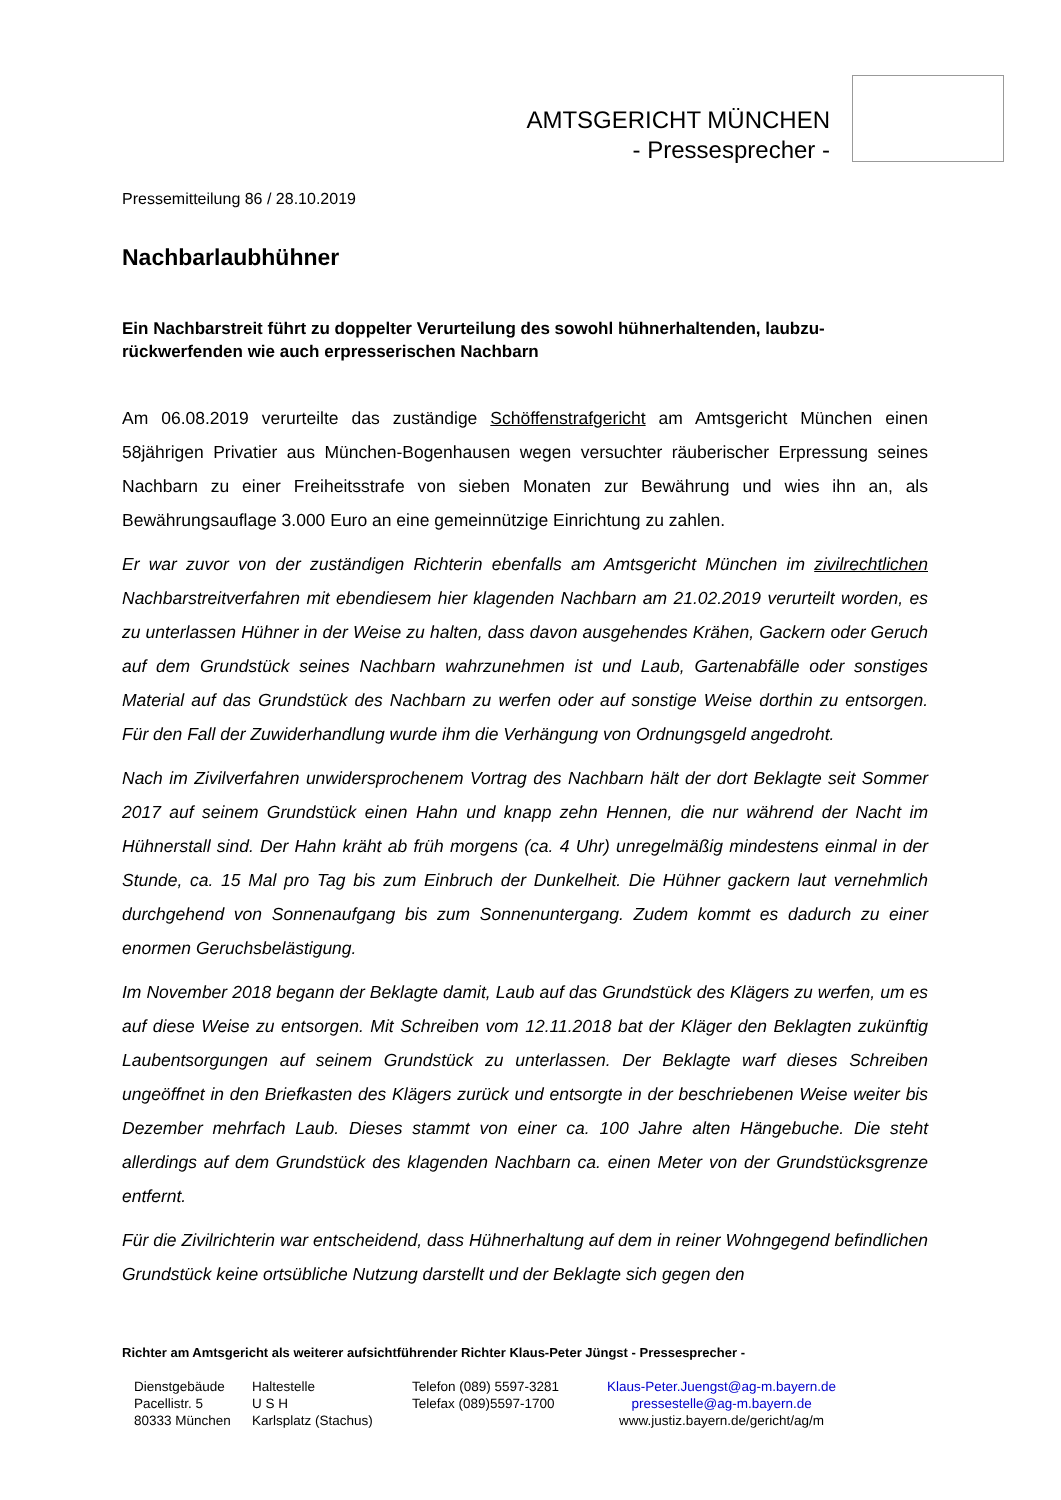AMTSGERICHT MÜNCHEN
- Pressesprecher -
Pressemitteilung 86 / 28.10.2019
Nachbarlaubhühner
Ein Nachbarstreit führt zu doppelter Verurteilung des sowohl hühnerhaltenden, laubzu-rückwerfenden wie auch erpresserischen Nachbarn
Am 06.08.2019 verurteilte das zuständige Schöffenstrafgericht am Amtsgericht München einen 58jährigen Privatier aus München-Bogenhausen wegen versuchter räuberischer Erpressung seines Nachbarn zu einer Freiheitsstrafe von sieben Monaten zur Bewährung und wies ihn an, als Bewährungsauflage 3.000 Euro an eine gemeinnützige Einrichtung zu zahlen.
Er war zuvor von der zuständigen Richterin ebenfalls am Amtsgericht München im zivilrechtlichen Nachbarstreitverfahren mit ebendiesem hier klagenden Nachbarn am 21.02.2019 verurteilt worden, es zu unterlassen Hühner in der Weise zu halten, dass davon ausgehendes Krähen, Gackern oder Geruch auf dem Grundstück seines Nachbarn wahrzunehmen ist und Laub, Gartenabfälle oder sonstiges Material auf das Grundstück des Nachbarn zu werfen oder auf sonstige Weise dorthin zu entsorgen. Für den Fall der Zuwiderhandlung wurde ihm die Verhängung von Ordnungsgeld angedroht.
Nach im Zivilverfahren unwidersprochenem Vortrag des Nachbarn hält der dort Beklagte seit Sommer 2017 auf seinem Grundstück einen Hahn und knapp zehn Hennen, die nur während der Nacht im Hühnerstall sind. Der Hahn kräht ab früh morgens (ca. 4 Uhr) unregelmäßig mindestens einmal in der Stunde, ca. 15 Mal pro Tag bis zum Einbruch der Dunkelheit. Die Hühner gackern laut vernehmlich durchgehend von Sonnenaufgang bis zum Sonnenuntergang. Zudem kommt es dadurch zu einer enormen Geruchsbelästigung.
Im November 2018 begann der Beklagte damit, Laub auf das Grundstück des Klägers zu werfen, um es auf diese Weise zu entsorgen. Mit Schreiben vom 12.11.2018 bat der Kläger den Beklagten zukünftig Laubentsorgungen auf seinem Grundstück zu unterlassen. Der Beklagte warf dieses Schreiben ungeöffnet in den Briefkasten des Klägers zurück und entsorgte in der beschriebenen Weise weiter bis Dezember mehrfach Laub. Dieses stammt von einer ca. 100 Jahre alten Hängebuche. Die steht allerdings auf dem Grundstück des klagenden Nachbarn ca. einen Meter von der Grundstücksgrenze entfernt.
Für die Zivilrichterin war entscheidend, dass Hühnerhaltung auf dem in reiner Wohngegend befindlichen Grundstück keine ortsübliche Nutzung darstellt und der Beklagte sich gegen den
Richter am Amtsgericht als weiterer aufsichtführender Richter Klaus-Peter Jüngst - Pressesprecher -
Dienstgebäude
Pacellistr. 5
80333 München
Haltestelle
U S H
Karlsplatz (Stachus)
Telefon (089) 5597-3281
Telefax (089)5597-1700
Klaus-Peter.Juengst@ag-m.bayern.de
pressestelle@ag-m.bayern.de
www.justiz.bayern.de/gericht/ag/m